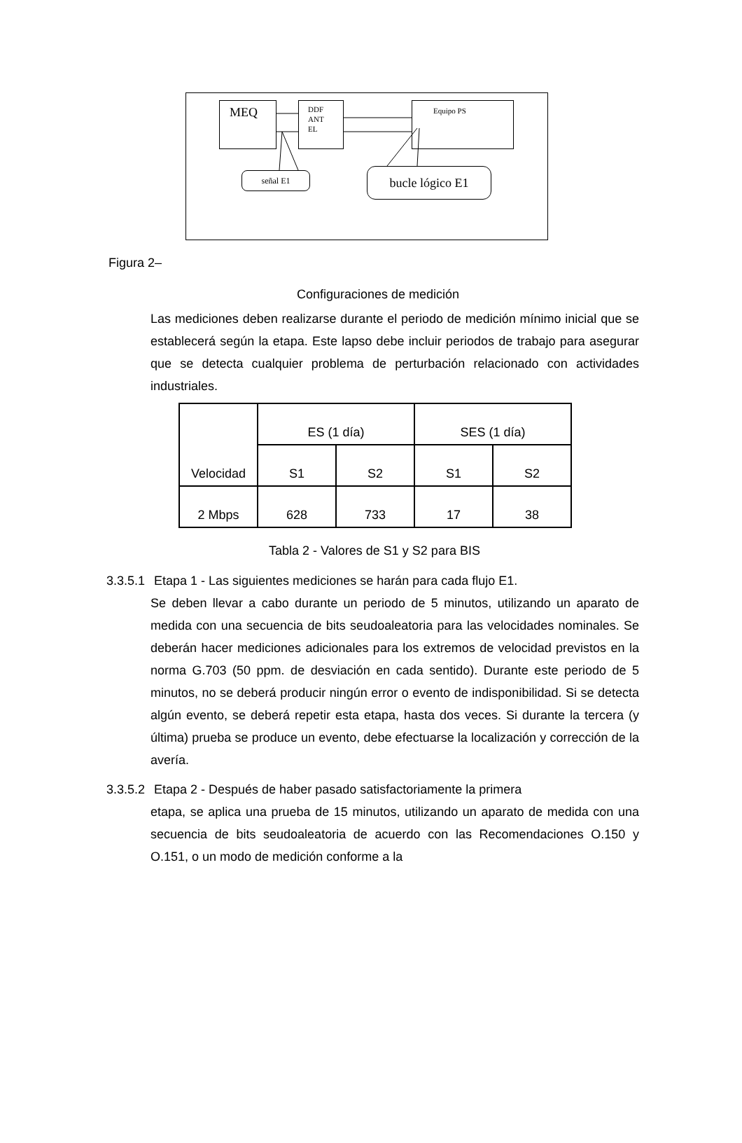MEQ
DDF
ANT
EL
Equipo PS
señal E1 bucle lógico E1
Figura 2–
Configuraciones de medición
Las mediciones deben realizarse durante el periodo de medición mínimo inicial que se establecerá según la etapa. Este lapso debe incluir periodos de trabajo para asegurar que se detecta cualquier problema de perturbación relacionado con actividades industriales.
| Velocidad | ES (1 día) | | SES (1 día) | |
| --- | --- | --- | --- | --- |
| | S1 | S2 | S1 | S2 |
| 2 Mbps | 628 | 733 | 17 | 38 |
Tabla 2 - Valores de S1 y S2 para BIS
3.3.5.1 Etapa 1 - Las siguientes mediciones se harán para cada flujo E1.
Se deben llevar a cabo durante un periodo de 5 minutos, utilizando un aparato de medida con una secuencia de bits seudoaleatoria para las velocidades nominales. Se deberán hacer mediciones adicionales para los extremos de velocidad previstos en la norma G.703 (50 ppm. de desviación en cada sentido). Durante este periodo de 5 minutos, no se deberá producir ningún error o evento de indisponibilidad. Si se detecta algún evento, se deberá repetir esta etapa, hasta dos veces. Si durante la tercera (y última) prueba se produce un evento, debe efectuarse la localización y corrección de la avería.
3.3.5.2 Etapa 2 - Después de haber pasado satisfactoriamente la primera
etapa, se aplica una prueba de 15 minutos, utilizando un aparato de medida con una secuencia de bits seudoaleatoria de acuerdo con las Recomendaciones O.150 y O.151, o un modo de medición conforme a la